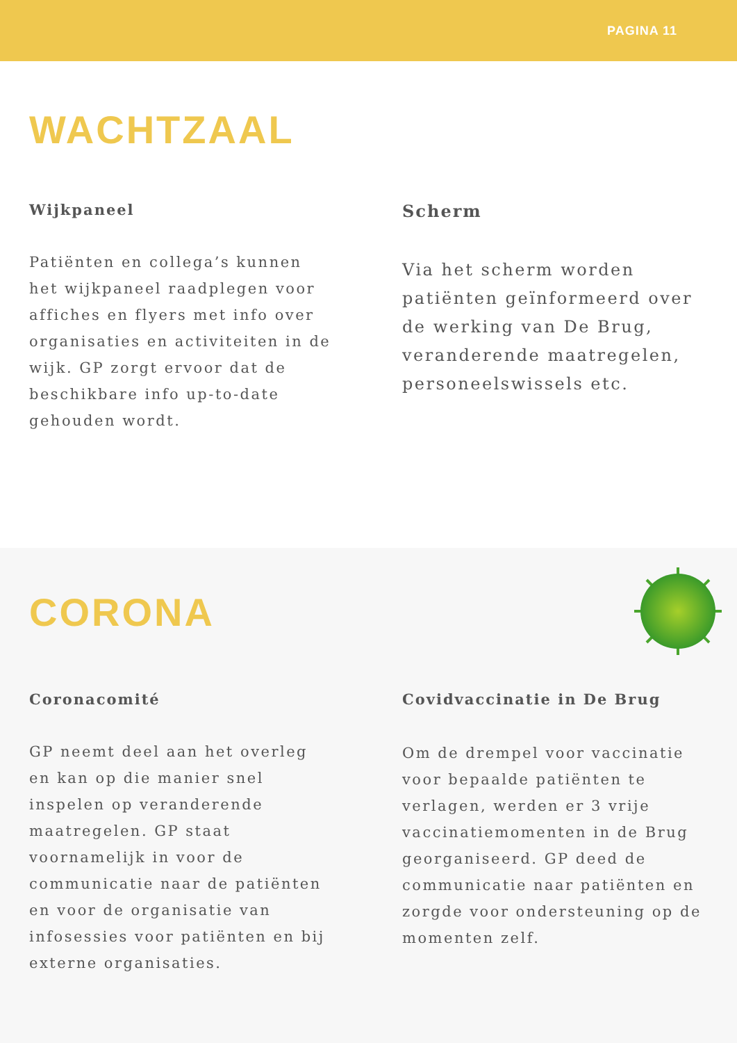PAGINA 11
WACHTZAAL
Wijkpaneel
Patiënten en collega’s kunnen het wijkpaneel raadplegen voor affiches en flyers met info over organisaties en activiteiten in de wijk. GP zorgt ervoor dat de beschikbare info up-to-date gehouden wordt.
Scherm
Via het scherm worden patiënten geïnformeerd over de werking van De Brug, veranderende maatregelen, personeelswissels etc.
CORONA
Coronacomité
GP neemt deel aan het overleg en kan op die manier snel inspelen op veranderende maatregelen. GP staat voornamelijk in voor de communicatie naar de patiënten en voor de organisatie van infosessies voor patiënten en bij externe organisaties.
Covidvaccinatie in De Brug
Om de drempel voor vaccinatie voor bepaalde patiënten te verlagen, werden er 3 vrije vaccinatiemomenten in de Brug georganiseerd. GP deed de communicatie naar patiënten en zorgde voor ondersteuning op de momenten zelf.